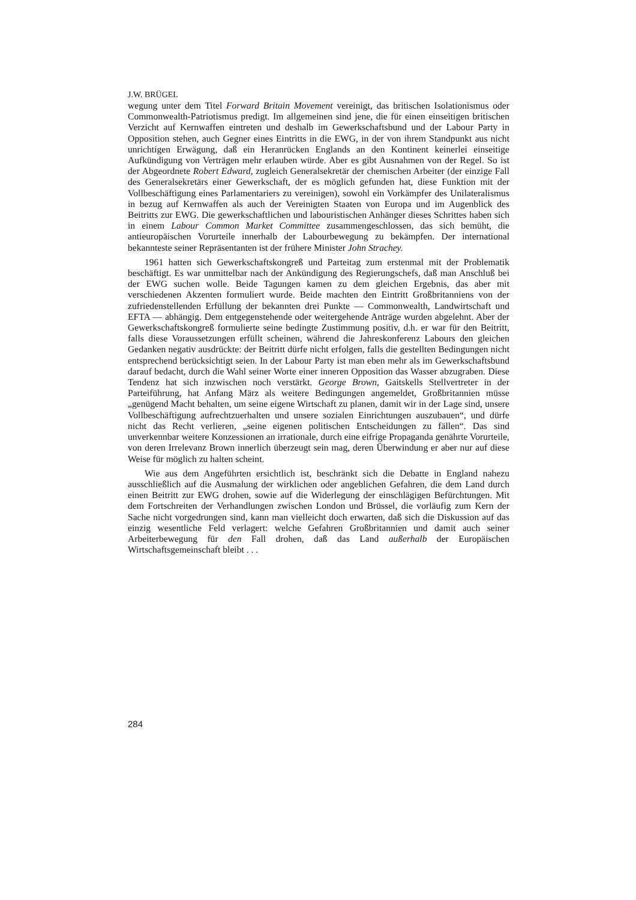J.W. BRÜGEL
wegung unter dem Titel Forward Britain Movement vereinigt, das britischen Isolationismus oder Commonwealth-Patriotismus predigt. Im allgemeinen sind jene, die für einen einseitigen britischen Verzicht auf Kernwaffen eintreten und deshalb im Gewerkschaftsbund und der Labour Party in Opposition stehen, auch Gegner eines Eintritts in die EWG, in der von ihrem Standpunkt aus nicht unrichtigen Erwägung, daß ein Heranrücken Englands an den Kontinent keinerlei einseitige Aufkündigung von Verträgen mehr erlauben würde. Aber es gibt Ausnahmen von der Regel. So ist der Abgeordnete Robert Edward, zugleich Generalsekretär der chemischen Arbeiter (der einzige Fall des Generalsekretärs einer Gewerkschaft, der es möglich gefunden hat, diese Funktion mit der Vollbeschäftigung eines Parlamentariers zu vereinigen), sowohl ein Vorkämpfer des Unilateralismus in bezug auf Kernwaffen als auch der Vereinigten Staaten von Europa und im Augenblick des Beitritts zur EWG. Die gewerkschaftlichen und labouristischen Anhänger dieses Schrittes haben sich in einem Labour Common Market Committee zusammengeschlossen, das sich bemüht, die antieuropäischen Vorurteile innerhalb der Labourbewegung zu bekämpfen. Der international bekannteste seiner Repräsentanten ist der frühere Minister John Strachey.
1961 hatten sich Gewerkschaftskongreß und Parteitag zum erstenmal mit der Problematik beschäftigt. Es war unmittelbar nach der Ankündigung des Regierungschefs, daß man Anschluß bei der EWG suchen wolle. Beide Tagungen kamen zu dem gleichen Ergebnis, das aber mit verschiedenen Akzenten formuliert wurde. Beide machten den Eintritt Großbritanniens von der zufriedenstellenden Erfüllung der bekannten drei Punkte — Commonwealth, Landwirtschaft und EFTA — abhängig. Dem entgegenstehende oder weitergehende Anträge wurden abgelehnt. Aber der Gewerkschaftskongreß formulierte seine bedingte Zustimmung positiv, d.h. er war für den Beitritt, falls diese Voraussetzungen erfüllt scheinen, während die Jahreskonferenz Labours den gleichen Gedanken negativ ausdrückte: der Beitritt dürfe nicht erfolgen, falls die gestellten Bedingungen nicht entsprechend berücksichtigt seien. In der Labour Party ist man eben mehr als im Gewerkschaftsbund darauf bedacht, durch die Wahl seiner Worte einer inneren Opposition das Wasser abzugraben. Diese Tendenz hat sich inzwischen noch verstärkt. George Brown, Gaitskells Stellvertreter in der Parteiführung, hat Anfang März als weitere Bedingungen angemeldet, Großbritannien müsse „genügend Macht behalten, um seine eigene Wirtschaft zu planen, damit wir in der Lage sind, unsere Vollbeschäftigung aufrechtzuerhalten und unsere sozialen Einrichtungen auszubauen“, und dürfe nicht das Recht verlieren, „seine eigenen politischen Entscheidungen zu fällen“. Das sind unverkennbar weitere Konzessionen an irrationale, durch eine eifrige Propaganda genährte Vorurteile, von deren Irrelevanz Brown innerlich überzeugt sein mag, deren Überwindung er aber nur auf diese Weise für möglich zu halten scheint.
Wie aus dem Angeführten ersichtlich ist, beschränkt sich die Debatte in England nahezu ausschließlich auf die Ausmalung der wirklichen oder angeblichen Gefahren, die dem Land durch einen Beitritt zur EWG drohen, sowie auf die Widerlegung der einschlägigen Befürchtungen. Mit dem Fortschreiten der Verhandlungen zwischen London und Brüssel, die vorläufig zum Kern der Sache nicht vorgedrungen sind, kann man vielleicht doch erwarten, daß sich die Diskussion auf das einzig wesentliche Feld verlagert: welche Gefahren Großbritannien und damit auch seiner Arbeiterbewegung für den Fall drohen, daß das Land außerhalb der Europäischen Wirtschaftsgemeinschaft bleibt . . .
284